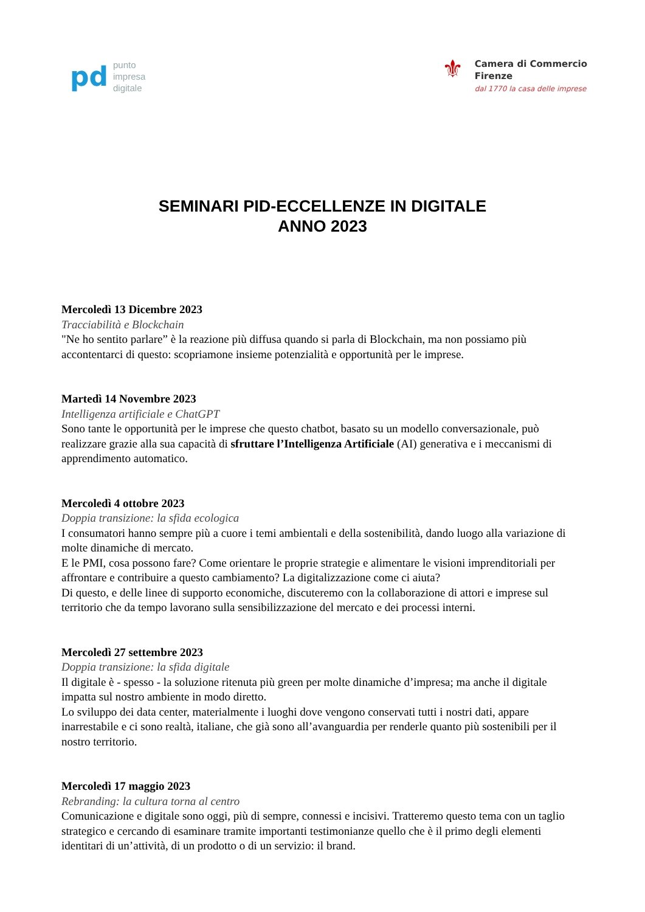pd
punto
impresa
digitale
⚜
Camera di Commercio
Firenze
dal 1770 la casa delle imprese
SEMINARI PID-ECCELLENZE IN DIGITALE
ANNO 2023
Mercoledì 13 Dicembre 2023
Tracciabilità e Blockchain
"Ne ho sentito parlare” è la reazione più diffusa quando si parla di Blockchain, ma non possiamo più accontentarci di questo: scopriamone insieme potenzialità e opportunità per le imprese.
Martedì 14 Novembre 2023
Intelligenza artificiale e ChatGPT
Sono tante le opportunità per le imprese che questo chatbot, basato su un modello conversazionale, può realizzare grazie alla sua capacità di sfruttare l’Intelligenza Artificiale (AI) generativa e i meccanismi di apprendimento automatico.
Mercoledì 4 ottobre 2023
Doppia transizione: la sfida ecologica
I consumatori hanno sempre più a cuore i temi ambientali e della sostenibilità, dando luogo alla variazione di molte dinamiche di mercato.
E le PMI, cosa possono fare? Come orientare le proprie strategie e alimentare le visioni imprenditoriali per affrontare e contribuire a questo cambiamento? La digitalizzazione come ci aiuta?
Di questo, e delle linee di supporto economiche, discuteremo con la collaborazione di attori e imprese sul territorio che da tempo lavorano sulla sensibilizzazione del mercato e dei processi interni.
Mercoledì 27 settembre 2023
Doppia transizione: la sfida digitale
Il digitale è - spesso - la soluzione ritenuta più green per molte dinamiche d’impresa; ma anche il digitale impatta sul nostro ambiente in modo diretto.
Lo sviluppo dei data center, materialmente i luoghi dove vengono conservati tutti i nostri dati, appare inarrestabile e ci sono realtà, italiane, che già sono all’avanguardia per renderle quanto più sostenibili per il nostro territorio.
Mercoledì 17 maggio 2023
Rebranding: la cultura torna al centro
Comunicazione e digitale sono oggi, più di sempre, connessi e incisivi. Tratteremo questo tema con un taglio strategico e cercando di esaminare tramite importanti testimonianze quello che è il primo degli elementi identitari di un’attività, di un prodotto o di un servizio: il brand.